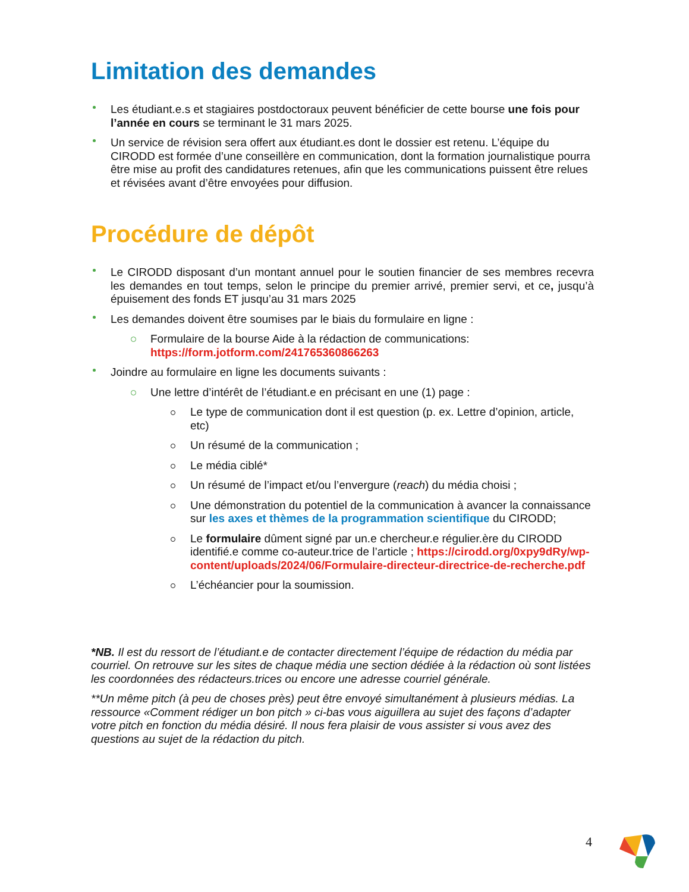Limitation des demandes
Les étudiant.e.s et stagiaires postdoctoraux peuvent bénéficier de cette bourse une fois pour l’année en cours se terminant le 31 mars 2025.
Un service de révision sera offert aux étudiant.es dont le dossier est retenu. L’équipe du CIRODD est formée d’une conseillère en communication, dont la formation journalistique pourra être mise au profit des candidatures retenues, afin que les communications puissent être relues et révisées avant d’être envoyées pour diffusion.
Procédure de dépôt
Le CIRODD disposant d’un montant annuel pour le soutien financier de ses membres recevra les demandes en tout temps, selon le principe du premier arrivé, premier servi, et ce, jusqu’à épuisement des fonds ET jusqu’au 31 mars 2025
Les demandes doivent être soumises par le biais du formulaire en ligne :
Formulaire de la bourse Aide à la rédaction de communications: https://form.jotform.com/241765360866263
Joindre au formulaire en ligne les documents suivants :
Une lettre d’intérêt de l’étudiant.e en précisant en une (1) page :
Le type de communication dont il est question (p. ex. Lettre d’opinion, article, etc)
Un résumé de la communication ;
Le média ciblé*
Un résumé de l’impact et/ou l’envergure (reach) du média choisi ;
Une démonstration du potentiel de la communication à avancer la connaissance sur les axes et thèmes de la programmation scientifique du CIRODD;
Le formulaire dûment signé par un.e chercheur.e régulier.ère du CIRODD identifié.e comme co-auteur.trice de l’article ; https://cirodd.org/0xpy9dRy/wp-content/uploads/2024/06/Formulaire-directeur-directrice-de-recherche.pdf
L’échéancier pour la soumission.
*NB. Il est du ressort de l’étudiant.e de contacter directement l’équipe de rédaction du média par courriel. On retrouve sur les sites de chaque média une section dédiée à la rédaction où sont listées les coordonnées des rédacteurs.trices ou encore une adresse courriel générale.
**Un même pitch (à peu de choses près) peut être envoyé simultanément à plusieurs médias. La ressource «Comment rédiger un bon pitch » ci-bas vous aiguillera au sujet des façons d’adapter votre pitch en fonction du média désiré. Il nous fera plaisir de vous assister si vous avez des questions au sujet de la rédaction du pitch.
4